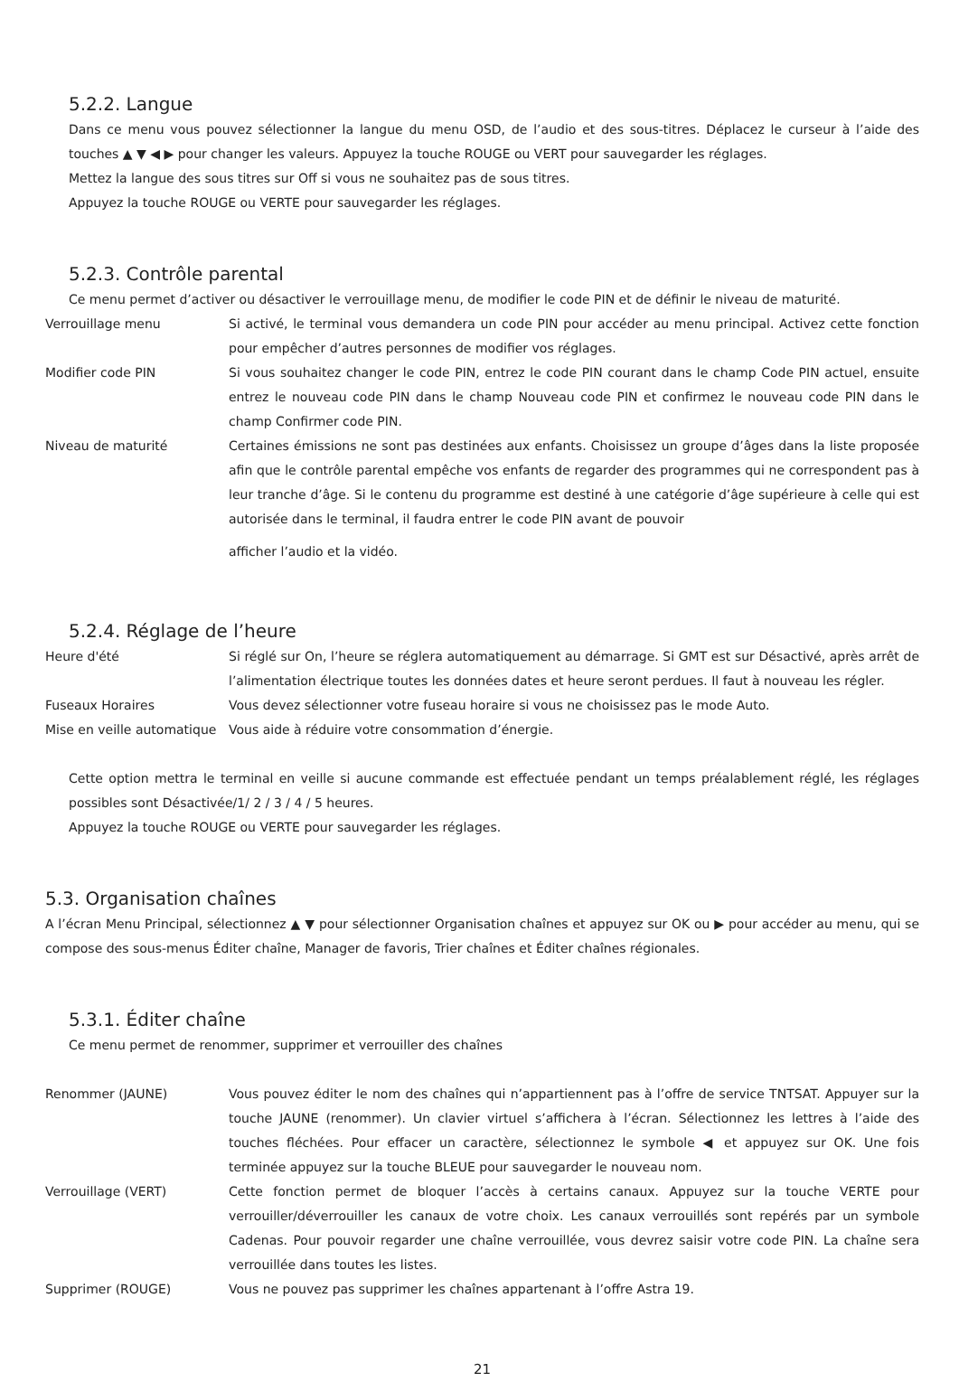5.2.2. Langue
Dans ce menu vous pouvez sélectionner la langue du menu OSD, de l’audio et des sous-titres. Déplacez le curseur à l’aide des touches ▲ ▼ ◀ ▶ pour changer les valeurs. Appuyez la touche ROUGE ou VERT pour sauvegarder les réglages.
Mettez la langue des sous titres sur Off si vous ne souhaitez pas de sous titres.
Appuyez la touche ROUGE ou VERTE pour sauvegarder les réglages.
5.2.3. Contrôle parental
Ce menu permet d’activer ou désactiver le verrouillage menu, de modifier le code PIN et de définir le niveau de maturité.
Verrouillage menu Si activé, le terminal vous demandera un code PIN pour accéder au menu principal. Activez cette fonction pour empêcher d’autres personnes de modifier vos réglages.
Modifier code PIN Si vous souhaitez changer le code PIN, entrez le code PIN courant dans le champ Code PIN actuel, ensuite entrez le nouveau code PIN dans le champ Nouveau code PIN et confirmez le nouveau code PIN dans le champ Confirmer code PIN.
Niveau de maturité Certaines émissions ne sont pas destinées aux enfants. Choisissez un groupe d’âges dans la liste proposée afin que le contrôle parental empêche vos enfants de regarder des programmes qui ne correspondent pas à leur tranche d’âge. Si le contenu du programme est destiné à une catégorie d’âge supérieure à celle qui est autorisée dans le terminal, il faudra entrer le code PIN avant de pouvoir
afficher l’audio et la vidéo.
5.2.4. Réglage de l’heure
Heure d'été Si réglé sur On, l’heure se réglera automatiquement au démarrage. Si GMT est sur Désactivé, après arrêt de l’alimentation électrique toutes les données dates et heure seront perdues. Il faut à nouveau les régler.
Fuseaux Horaires Vous devez sélectionner votre fuseau horaire si vous ne choisissez pas le mode Auto.
Mise en veille automatique
Vous aide à réduire votre consommation d’énergie.
Cette option mettra le terminal en veille si aucune commande est effectuée pendant un temps préalablement réglé, les réglages possibles sont Désactivée/1/ 2 / 3 / 4 / 5 heures.
Appuyez la touche ROUGE ou VERTE pour sauvegarder les réglages.
5.3. Organisation chaînes
A l’écran Menu Principal, sélectionnez ▲ ▼ pour sélectionner Organisation chaînes et appuyez sur OK ou ▶ pour accéder au menu, qui se compose des sous-menus Éditer chaîne, Manager de favoris, Trier chaînes et Éditer chaînes régionales.
5.3.1. Éditer chaîne
Ce menu permet de renommer, supprimer et verrouiller des chaînes
Renommer (JAUNE) Vous pouvez éditer le nom des chaînes qui n’appartiennent pas à l’offre de service TNTSAT. Appuyer sur la touche JAUNE (renommer). Un clavier virtuel s’affichera à l’écran. Sélectionnez les lettres à l’aide des touches fléchées. Pour effacer un caractère, sélectionnez le symbole ◀ et appuyez sur OK. Une fois terminée appuyez sur la touche BLEUE pour sauvegarder le nouveau nom.
Verrouillage (VERT) Cette fonction permet de bloquer l’accès à certains canaux. Appuyez sur la touche VERTE pour verrouiller/déverrouiller les canaux de votre choix. Les canaux verrouillés sont repérés par un symbole Cadenas. Pour pouvoir regarder une chaîne verrouillée, vous devrez saisir votre code PIN. La chaîne sera verrouillée dans toutes les listes.
Supprimer (ROUGE) Vous ne pouvez pas supprimer les chaînes appartenant à l’offre Astra 19.
21